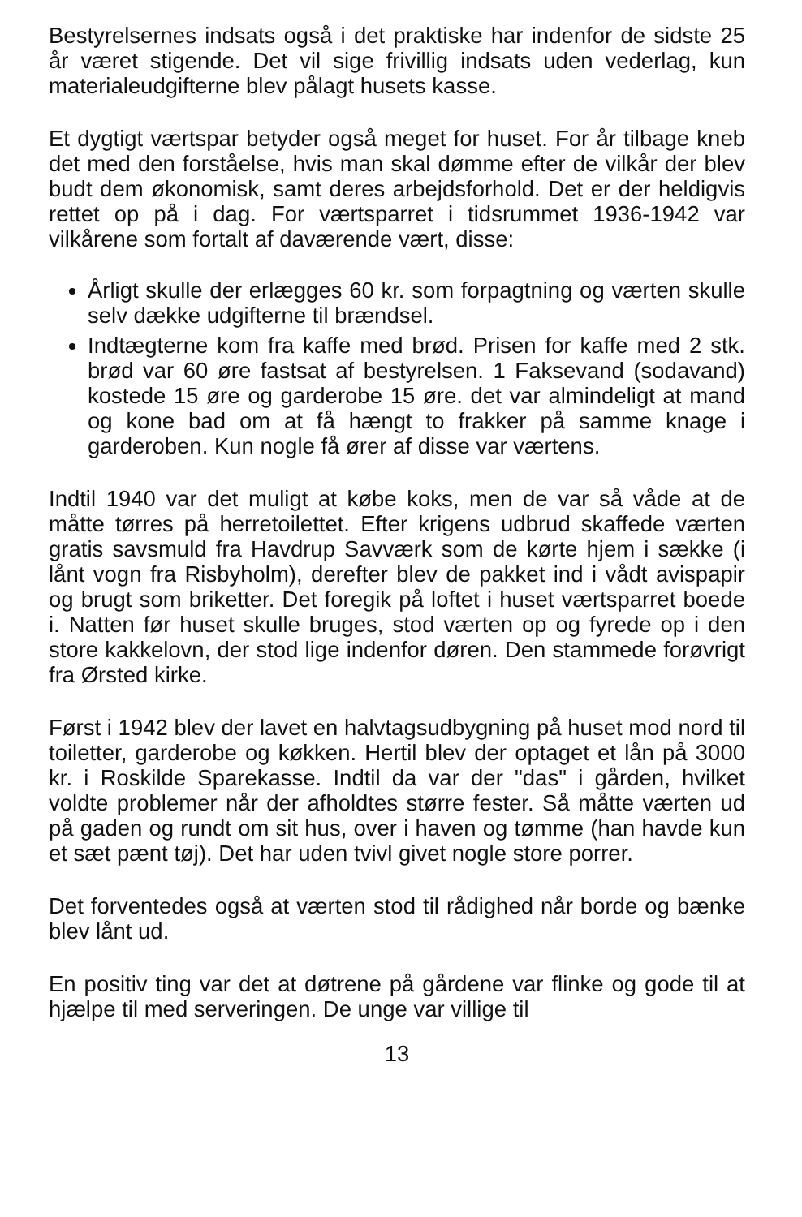Bestyrelsernes indsats også i det praktiske har indenfor de sidste 25 år været stigende. Det vil sige frivillig indsats uden vederlag, kun materialeudgifterne blev pålagt husets kasse.
Et dygtigt værtspar betyder også meget for huset. For år tilbage kneb det med den forståelse, hvis man skal dømme efter de vilkår der blev budt dem økonomisk, samt deres arbejdsforhold. Det er der heldigvis rettet op på i dag. For værtsparret i tidsrummet 1936-1942 var vilkårene som fortalt af daværende vært, disse:
Årligt skulle der erlægges 60 kr. som forpagtning og værten skulle selv dække udgifterne til brændsel.
Indtægterne kom fra kaffe med brød. Prisen for kaffe med 2 stk. brød var 60 øre fastsat af bestyrelsen. 1 Faksevand (sodavand) kostede 15 øre og garderobe 15 øre. det var almindeligt at mand og kone bad om at få hængt to frakker på samme knage i garderoben. Kun nogle få ører af disse var værtens.
Indtil 1940 var det muligt at købe koks, men de var så våde at de måtte tørres på herretoilettet. Efter krigens udbrud skaffede værten gratis savsmuld fra Havdrup Savværk som de kørte hjem i sække (i lånt vogn fra Risbyholm), derefter blev de pakket ind i vådt avispapir og brugt som briketter. Det foregik på loftet i huset værtsparret boede i. Natten før huset skulle bruges, stod værten op og fyrede op i den store kakkelovn, der stod lige indenfor døren. Den stammede forøvrigt fra Ørsted kirke.
Først i 1942 blev der lavet en halvtagsudbygning på huset mod nord til toiletter, garderobe og køkken. Hertil blev der optaget et lån på 3000 kr. i Roskilde Sparekasse. Indtil da var der "das" i gården, hvilket voldte problemer når der afholdtes større fester. Så måtte værten ud på gaden og rundt om sit hus, over i haven og tømme (han havde kun et sæt pænt tøj). Det har uden tvivl givet nogle store porrer.
Det forventedes også at værten stod til rådighed når borde og bænke blev lånt ud.
En positiv ting var det at døtrene på gårdene var flinke og gode til at hjælpe til med serveringen. De unge var villige til
13